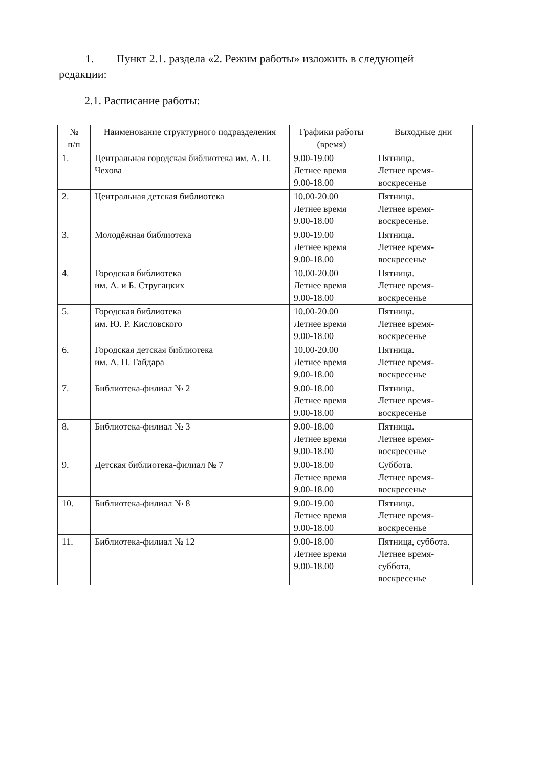1. Пункт 2.1. раздела «2. Режим работы» изложить в следующей
редакции:
2.1. Расписание работы:
| № п/п | Наименование структурного подразделения | Графики работы (время) | Выходные дни |
| --- | --- | --- | --- |
| 1. | Центральная городская библиотека им. А. П. Чехова | 9.00-19.00 Летнее время 9.00-18.00 | Пятница. Летнее время- воскресенье |
| 2. | Центральная детская библиотека | 10.00-20.00 Летнее время 9.00-18.00 | Пятница. Летнее время- воскресенье. |
| 3. | Молодёжная библиотека | 9.00-19.00 Летнее время 9.00-18.00 | Пятница. Летнее время- воскресенье |
| 4. | Городская библиотека им. А. и Б. Стругацких | 10.00-20.00 Летнее время 9.00-18.00 | Пятница. Летнее время- воскресенье |
| 5. | Городская библиотека им. Ю. Р. Кисловского | 10.00-20.00 Летнее время 9.00-18.00 | Пятница. Летнее время- воскресенье |
| 6. | Городская детская библиотека им. А. П. Гайдара | 10.00-20.00 Летнее время 9.00-18.00 | Пятница. Летнее время- воскресенье |
| 7. | Библиотека-филиал № 2 | 9.00-18.00 Летнее время 9.00-18.00 | Пятница. Летнее время- воскресенье |
| 8. | Библиотека-филиал № 3 | 9.00-18.00 Летнее время 9.00-18.00 | Пятница. Летнее время- воскресенье |
| 9. | Детская библиотека-филиал № 7 | 9.00-18.00 Летнее время 9.00-18.00 | Суббота. Летнее время- воскресенье |
| 10. | Библиотека-филиал № 8 | 9.00-19.00 Летнее время 9.00-18.00 | Пятница. Летнее время- воскресенье |
| 11. | Библиотека-филиал № 12 | 9.00-18.00 Летнее время 9.00-18.00 | Пятница, суббота. Летнее время- суббота, воскресенье |